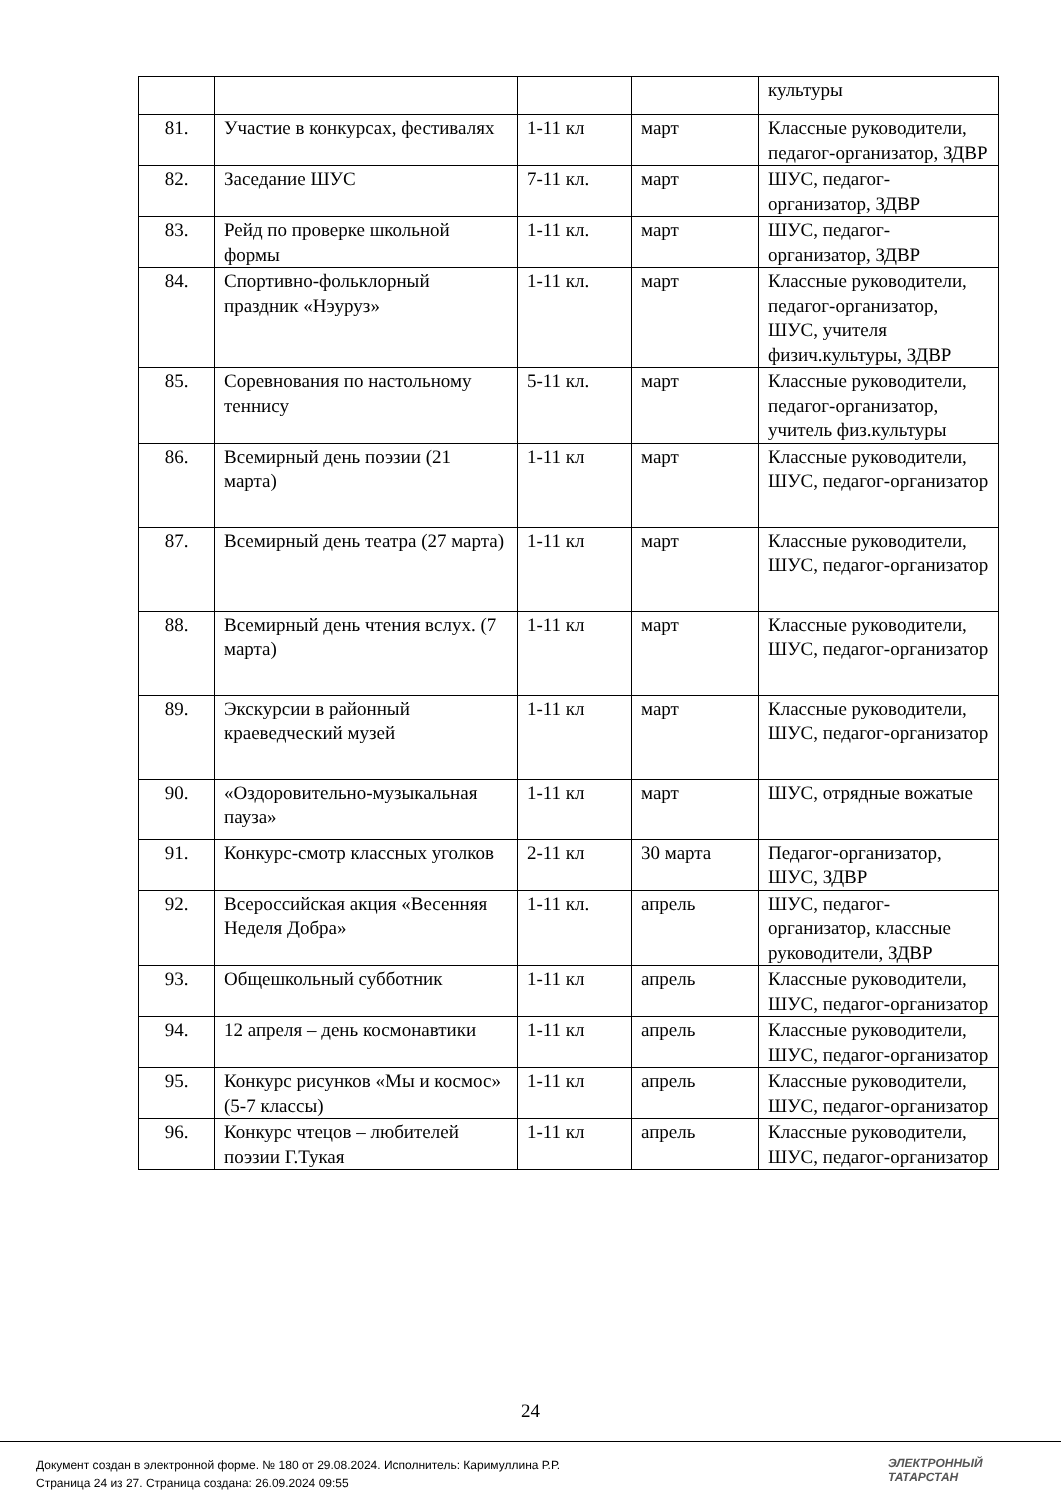| | | | | культуры |
| 81. | Участие в конкурсах, фестивалях | 1-11 кл | март | Классные руководители, педагог-организатор, ЗДВР |
| 82. | Заседание ШУС | 7-11 кл. | март | ШУС, педагог-организатор, ЗДВР |
| 83. | Рейд по проверке школьной формы | 1-11 кл. | март | ШУС, педагог-организатор, ЗДВР |
| 84. | Спортивно-фольклорный праздник «Нэуруз» | 1-11 кл. | март | Классные руководители, педагог-организатор, ШУС, учителя физич.культуры, ЗДВР |
| 85. | Соревнования по настольному теннису | 5-11 кл. | март | Классные руководители, педагог-организатор, учитель физ.культуры |
| 86. | Всемирный день поэзии (21 марта) | 1-11 кл | март | Классные руководители, ШУС, педагог-организатор |
| 87. | Всемирный день театра (27 марта) | 1-11 кл | март | Классные руководители, ШУС, педагог-организатор |
| 88. | Всемирный день чтения вслух. (7 марта) | 1-11 кл | март | Классные руководители, ШУС, педагог-организатор |
| 89. | Экскурсии в районный краеведческий музей | 1-11 кл | март | Классные руководители, ШУС, педагог-организатор |
| 90. | «Оздоровительно-музыкальная пауза» | 1-11 кл | март | ШУС, отрядные вожатые |
| 91. | Конкурс-смотр классных уголков | 2-11 кл | 30 марта | Педагог-организатор, ШУС, ЗДВР |
| 92. | Всероссийская акция «Весенняя Неделя Добра» | 1-11 кл. | апрель | ШУС, педагог-организатор, классные руководители, ЗДВР |
| 93. | Общешкольный субботник | 1-11 кл | апрель | Классные руководители, ШУС, педагог-организатор |
| 94. | 12 апреля – день космонавтики | 1-11 кл | апрель | Классные руководители, ШУС, педагог-организатор |
| 95. | Конкурс рисунков «Мы и космос» (5-7 классы) | 1-11 кл | апрель | Классные руководители, ШУС, педагог-организатор |
| 96. | Конкурс чтецов – любителей поэзии Г.Тукая | 1-11 кл | апрель | Классные руководители, ШУС, педагог-организатор |
24
Документ создан в электронной форме. № 180 от 29.08.2024. Исполнитель: Каримуллина Р.Р.
Страница 24 из 27. Страница создана: 26.09.2024 09:55
ЭЛЕКТРОННЫЙ
ТАТАРСТАН